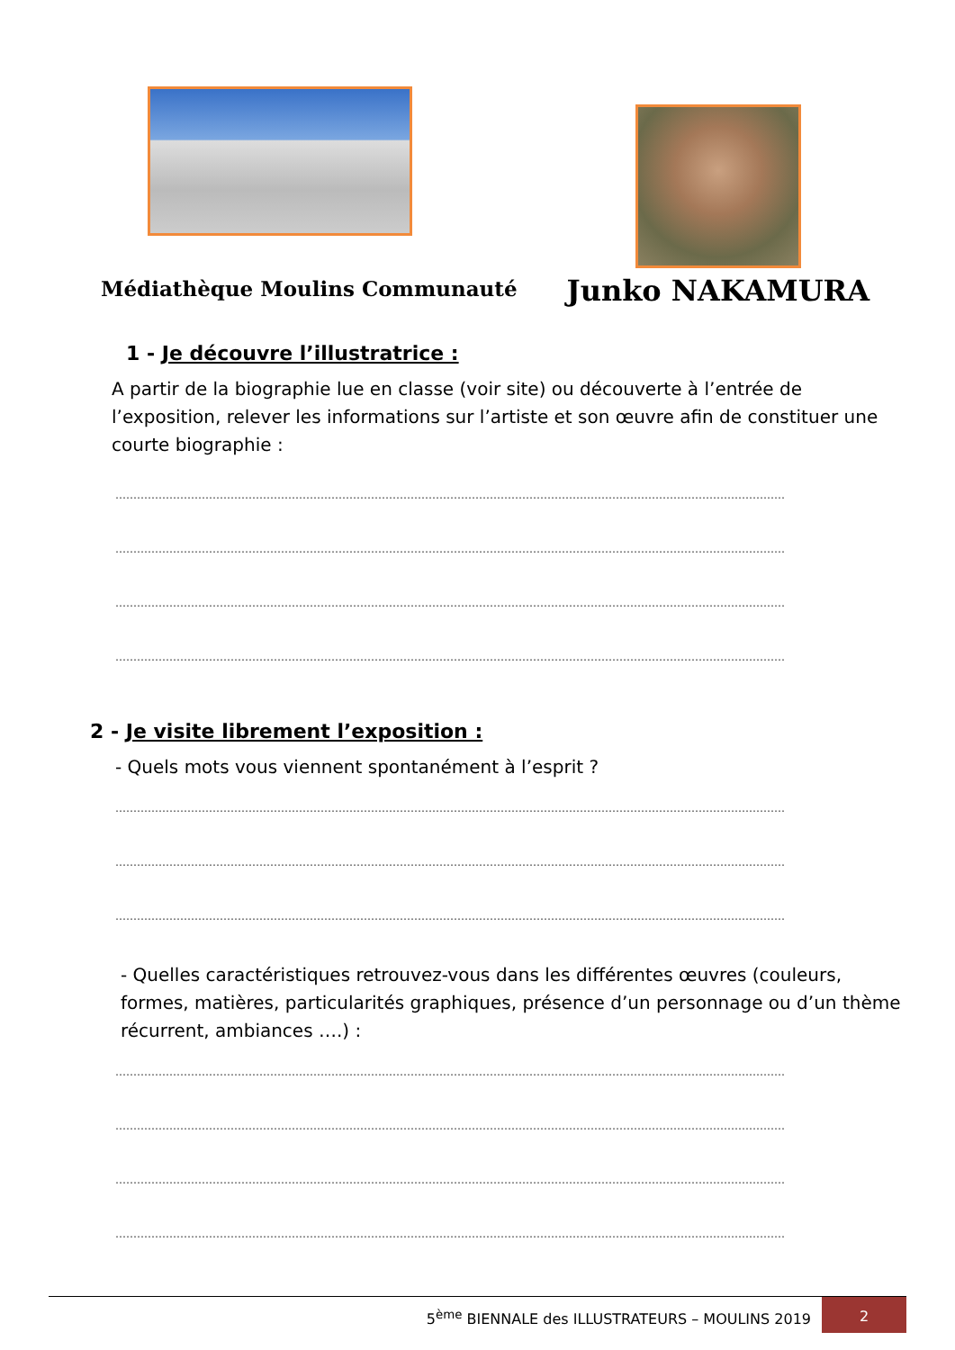Médiathèque Moulins Communauté
Junko NAKAMURA
1 - Je découvre l’illustratrice :
A partir de la biographie lue en classe (voir site) ou découverte à l’entrée de l’exposition, relever les informations sur l’artiste et son œuvre afin de constituer une courte biographie :
……………………………………………………………………………………………………………………………………………………………………
……………………………………………………………………………………………………………………………………………………………………
……………………………………………………………………………………………………………………………………………………………………
……………………………………………………………………………………………………………………………………………………………………
2 - Je visite librement l’exposition :
- Quels mots vous viennent spontanément à l’esprit ?
……………………………………………………………………………………………………………………………………………………………………
……………………………………………………………………………………………………………………………………………………………………
……………………………………………………………………………………………………………………………………………………………………
- Quelles caractéristiques retrouvez-vous dans les différentes œuvres (couleurs, formes, matières, particularités graphiques, présence d’un personnage ou d’un thème récurrent, ambiances ….) :
……………………………………………………………………………………………………………………………………………………………………
……………………………………………………………………………………………………………………………………………………………………
……………………………………………………………………………………………………………………………………………………………………
……………………………………………………………………………………………………………………………………………………………………
5<sup>ème</sup> BIENNALE des ILLUSTRATEURS – MOULINS 2019
2